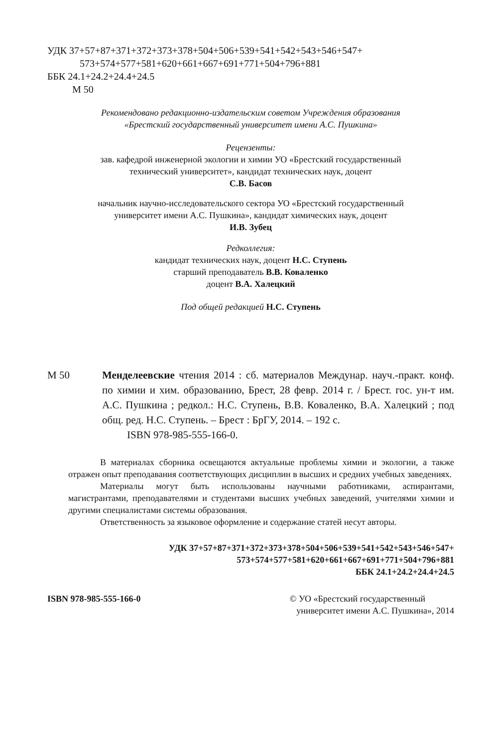УДК 37+57+87+371+372+373+378+504+506+539+541+542+543+546+547+
573+574+577+581+620+661+667+691+771+504+796+881
ББК 24.1+24.2+24.4+24.5
М 50
Рекомендовано редакционно-издательским советом Учреждения образования
«Брестский государственный университет имени А.С. Пушкина»
Рецензенты:
зав. кафедрой инженерной экологии и химии УО «Брестский государственный
технический университет», кандидат технических наук, доцент
С.В. Басов
начальник научно-исследовательского сектора УО «Брестский государственный
университет имени А.С. Пушкина», кандидат химических наук, доцент
И.В. Зубец
Редколлегия:
кандидат технических наук, доцент Н.С. Ступень
старший преподаватель В.В. Коваленко
доцент В.А. Халецкий
Под общей редакцией Н.С. Ступень
М 50 Менделеевские чтения 2014 : сб. материалов Междунар. науч.-практ. конф. по химии и хим. образованию, Брест, 28 февр. 2014 г. / Брест. гос. ун-т им. А.С. Пушкина ; редкол.: Н.С. Ступень, В.В. Коваленко, В.А. Халецкий ; под общ. ред. Н.С. Ступень. – Брест : БрГУ, 2014. – 192 с.
ISBN 978-985-555-166-0.
В материалах сборника освещаются актуальные проблемы химии и экологии, а также отражен опыт преподавания соответствующих дисциплин в высших и средних учебных заведениях.
Материалы могут быть использованы научными работниками, аспирантами, магистрантами, преподавателями и студентами высших учебных заведений, учителями химии и другими специалистами системы образования.
Ответственность за языковое оформление и содержание статей несут авторы.
УДК 37+57+87+371+372+373+378+504+506+539+541+542+543+546+547+
573+574+577+581+620+661+667+691+771+504+796+881
ББК 24.1+24.2+24.4+24.5
ISBN 978-985-555-166-0 © УО «Брестский государственный
университет имени А.С. Пушкина», 2014